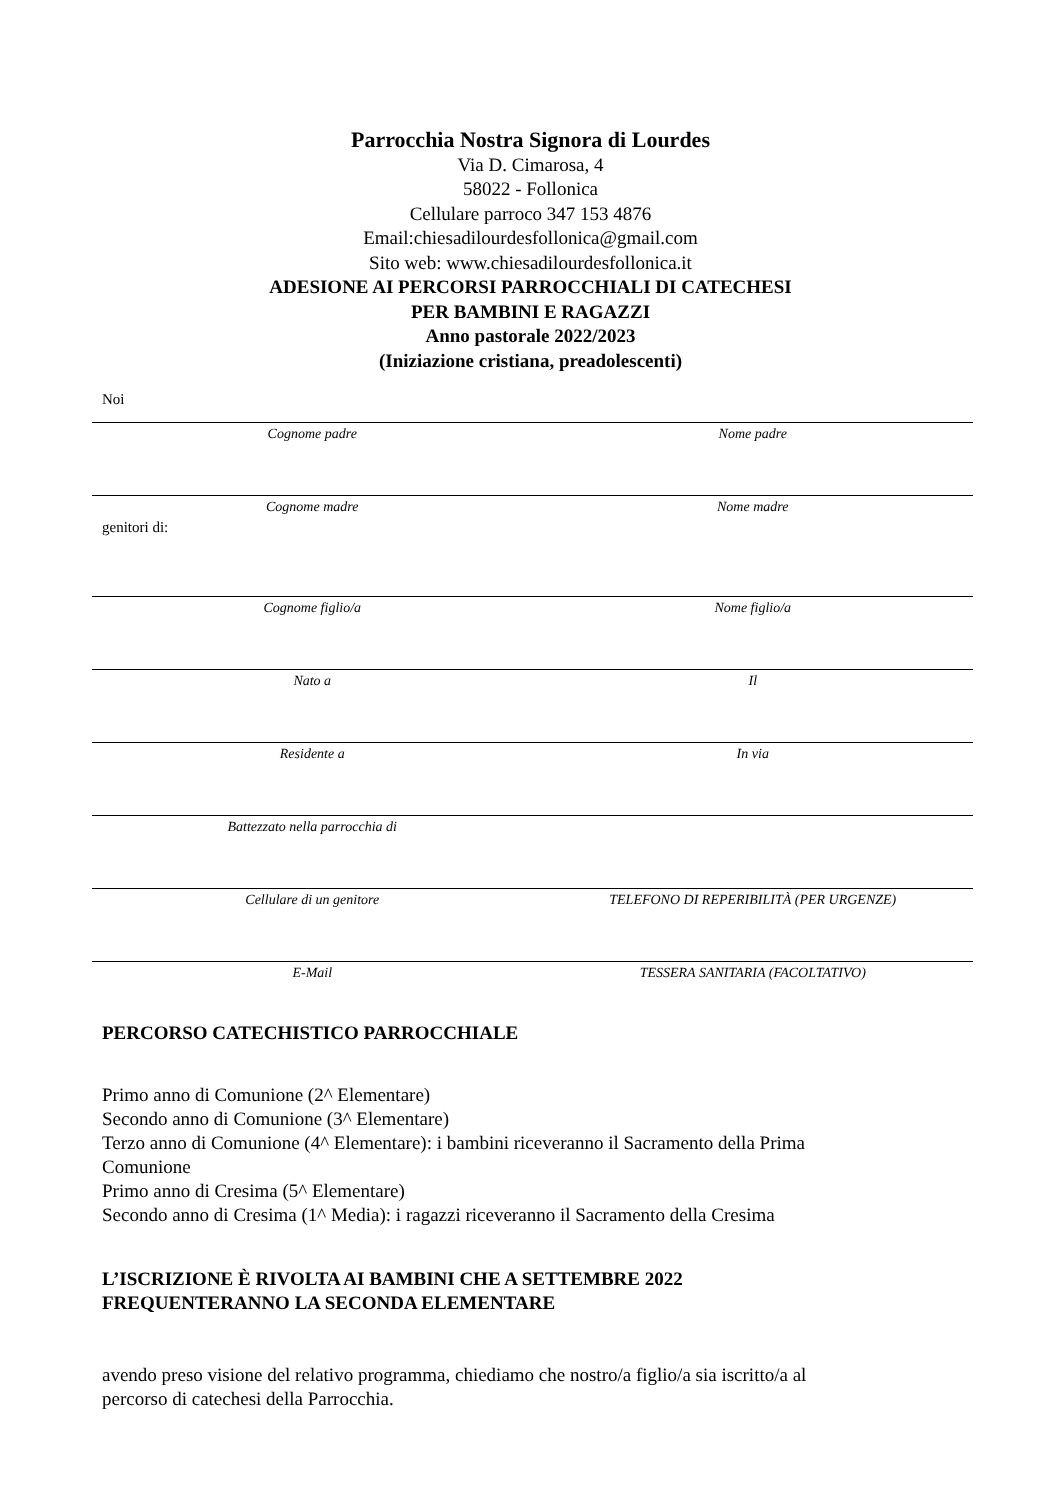Parrocchia Nostra Signora di Lourdes
Via D. Cimarosa, 4
58022 - Follonica
Cellulare parroco 347 153 4876
Email:chiesadilourdesfollonica@gmail.com
Sito web: www.chiesadilourdesfollonica.it
ADESIONE AI PERCORSI PARROCCHIALI DI CATECHESI
PER BAMBINI E RAGAZZI
Anno pastorale 2022/2023
(Iniziazione cristiana, preadolescenti)
Noi
Cognome padre Nome padre
Cognome madre Nome madre
genitori di:
Cognome figlio/a Nome figlio/a
Nato a Il
Residente a In via
Battezzato nella parrocchia di
Cellulare di un genitore TELEFONO DI REPERIBILITÀ (PER URGENZE)
E-Mail TESSERA SANITARIA (FACOLTATIVO)
PERCORSO CATECHISTICO PARROCCHIALE
Primo anno di Comunione (2^ Elementare)
Secondo anno di Comunione (3^ Elementare)
Terzo anno di Comunione (4^ Elementare): i bambini riceveranno il Sacramento della Prima
Comunione
Primo anno di Cresima (5^ Elementare)
Secondo anno di Cresima (1^ Media): i ragazzi riceveranno il Sacramento della Cresima
L’ISCRIZIONE È RIVOLTA AI BAMBINI CHE A SETTEMBRE 2022
FREQUENTERANNO LA SECONDA ELEMENTARE
avendo preso visione del relativo programma, chiediamo che nostro/a figlio/a sia iscritto/a al
percorso di catechesi della Parrocchia.